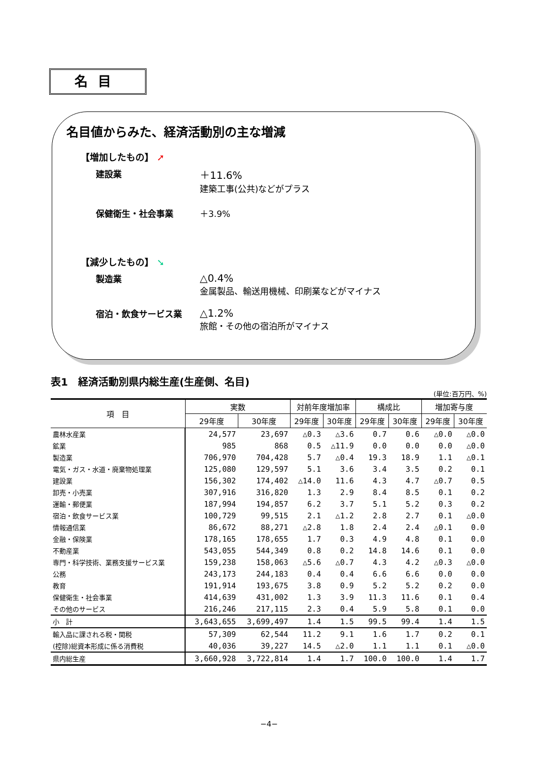名目
名目値からみた、経済活動別の主な増減
【増加したもの】 ➚
建設業
＋11.6%
建築工事(公共)などがプラス
保健衛生・社会事業 ＋3.9%
【減少したもの】 ➘
製造業
△0.4%
金属製品、輸送用機械、印刷業などがマイナス
宿泊・飲食サービス業
△1.2%
旅館・その他の宿泊所がマイナス
表1　経済活動別県内総生産(生産側、名目)
(単位:百万円、%)
| 項 目 | 実数 | | 対前年度増加率 | | 構成比 | | 増加寄与度 | |
| --- | --- | --- | --- | --- | --- | --- | --- | --- |
| | 29年度 | 30年度 | 29年度 | 30年度 | 29年度 | 30年度 | 29年度 | 30年度 |
| 農林水産業 | 24,577 | 23,697 | △0.3 | △3.6 | 0.7 | 0.6 | △0.0 | △0.0 |
| 鉱業 | 985 | 868 | 0.5 | △11.9 | 0.0 | 0.0 | 0.0 | △0.0 |
| 製造業 | 706,970 | 704,428 | 5.7 | △0.4 | 19.3 | 18.9 | 1.1 | △0.1 |
| 電気・ガス・水道・廃棄物処理業 | 125,080 | 129,597 | 5.1 | 3.6 | 3.4 | 3.5 | 0.2 | 0.1 |
| 建設業 | 156,302 | 174,402 | △14.0 | 11.6 | 4.3 | 4.7 | △0.7 | 0.5 |
| 卸売・小売業 | 307,916 | 316,820 | 1.3 | 2.9 | 8.4 | 8.5 | 0.1 | 0.2 |
| 運輸・郵便業 | 187,994 | 194,857 | 6.2 | 3.7 | 5.1 | 5.2 | 0.3 | 0.2 |
| 宿泊・飲食サービス業 | 100,729 | 99,515 | 2.1 | △1.2 | 2.8 | 2.7 | 0.1 | △0.0 |
| 情報通信業 | 86,672 | 88,271 | △2.8 | 1.8 | 2.4 | 2.4 | △0.1 | 0.0 |
| 金融・保険業 | 178,165 | 178,655 | 1.7 | 0.3 | 4.9 | 4.8 | 0.1 | 0.0 |
| 不動産業 | 543,055 | 544,349 | 0.8 | 0.2 | 14.8 | 14.6 | 0.1 | 0.0 |
| 専門・科学技術、業務支援サービス業 | 159,238 | 158,063 | △5.6 | △0.7 | 4.3 | 4.2 | △0.3 | △0.0 |
| 公務 | 243,173 | 244,183 | 0.4 | 0.4 | 6.6 | 6.6 | 0.0 | 0.0 |
| 教育 | 191,914 | 193,675 | 3.8 | 0.9 | 5.2 | 5.2 | 0.2 | 0.0 |
| 保健衛生・社会事業 | 414,639 | 431,002 | 1.3 | 3.9 | 11.3 | 11.6 | 0.1 | 0.4 |
| その他のサービス | 216,246 | 217,115 | 2.3 | 0.4 | 5.9 | 5.8 | 0.1 | 0.0 |
| 小 計 | 3,643,655 | 3,699,497 | 1.4 | 1.5 | 99.5 | 99.4 | 1.4 | 1.5 |
| 輸入品に課される税・関税 | 57,309 | 62,544 | 11.2 | 9.1 | 1.6 | 1.7 | 0.2 | 0.1 |
| (控除)総資本形成に係る消費税 | 40,036 | 39,227 | 14.5 | △2.0 | 1.1 | 1.1 | 0.1 | △0.0 |
| 県内総生産 | 3,660,928 | 3,722,814 | 1.4 | 1.7 | 100.0 | 100.0 | 1.4 | 1.7 |
−4−